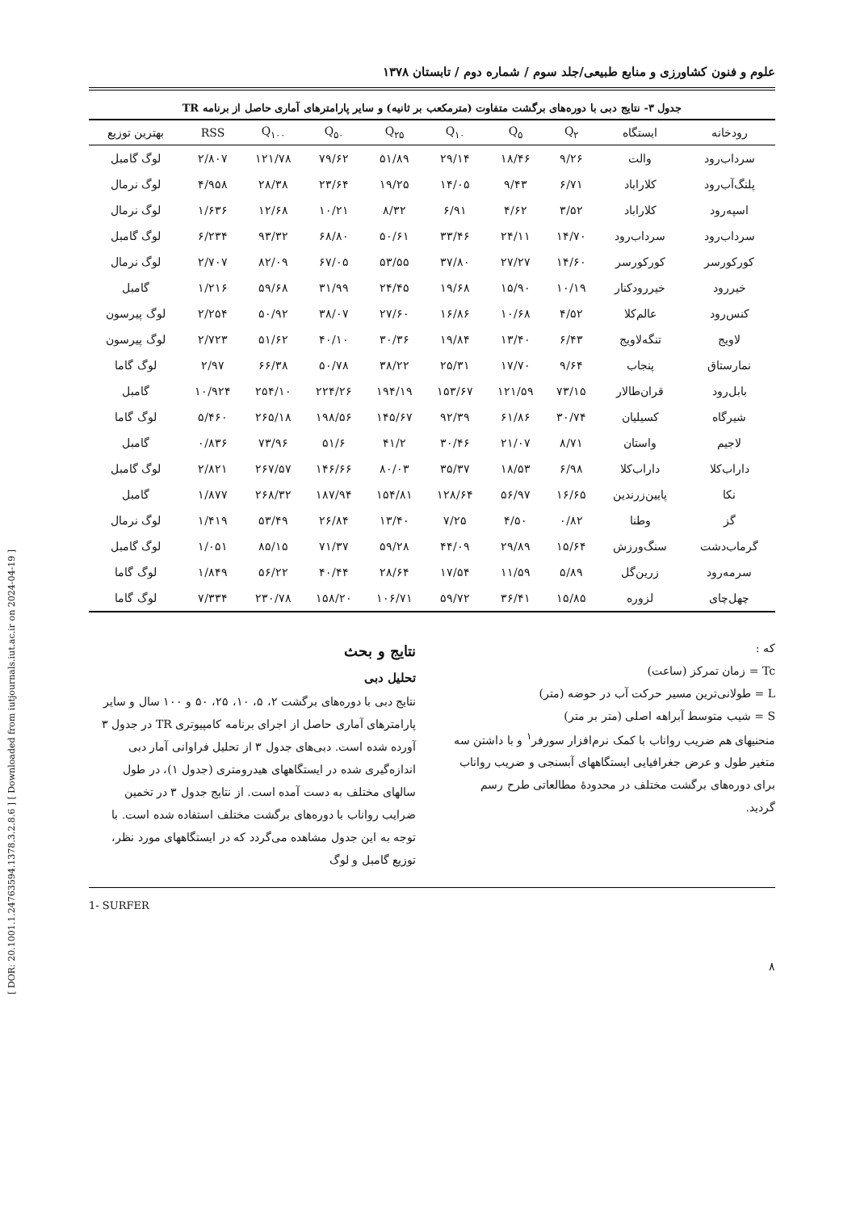[ DOR: 20.1001.1.24763594.1378.3.2.8.6 ] [ Downloaded from iutjournals.iut.ac.ir on 2024-04-19 ]
علوم و فنون کشاورزی و منابع طبیعی/جلد سوم / شماره دوم / تابستان ۱۳۷۸
جدول ۳- نتایج دبی با دوره‌های برگشت متفاوت (مترمکعب بر ثانیه) و سایر پارامترهای آماری حاصل از برنامه TR
| رودخانه | ایستگاه | Q<sub>۲</sub> | Q<sub>۵</sub> | Q<sub>۱۰</sub> | Q<sub>۲۵</sub> | Q<sub>۵۰</sub> | Q<sub>۱۰۰</sub> | RSS | بهترین توزیع |
| --- | --- | --- | --- | --- | --- | --- | --- | --- | --- |
| سرداب‌رود | والت | ۹/۲۶ | ۱۸/۴۶ | ۲۹/۱۴ | ۵۱/۸۹ | ۷۹/۶۲ | ۱۲۱/۷۸ | ۲/۸۰۷ | لوگ گامبل |
| پلنگ‌آب‌رود | کلاراباد | ۶/۷۱ | ۹/۴۳ | ۱۴/۰۵ | ۱۹/۲۵ | ۲۳/۶۴ | ۲۸/۳۸ | ۴/۹۵۸ | لوگ نرمال |
| اسپه‌رود | کلاراباد | ۳/۵۲ | ۴/۶۲ | ۶/۹۱ | ۸/۳۲ | ۱۰/۲۱ | ۱۲/۶۸ | ۱/۶۳۶ | لوگ نرمال |
| سرداب‌رود | سرداب‌رود | ۱۴/۷۰ | ۲۴/۱۱ | ۳۳/۴۶ | ۵۰/۶۱ | ۶۸/۸۰ | ۹۳/۳۲ | ۶/۲۳۴ | لوگ گامبل |
| کورکورسر | کورکورسر | ۱۴/۶۰ | ۲۷/۲۷ | ۳۷/۸۰ | ۵۳/۵۵ | ۶۷/۰۵ | ۸۲/۰۹ | ۲/۷۰۷ | لوگ نرمال |
| خیررود | خیررودکنار | ۱۰/۱۹ | ۱۵/۹۰ | ۱۹/۶۸ | ۲۴/۴۵ | ۳۱/۹۹ | ۵۹/۶۸ | ۱/۲۱۶ | گامبل |
| کنس‌رود | عالم‌کلا | ۴/۵۲ | ۱۰/۶۸ | ۱۶/۸۶ | ۲۷/۶۰ | ۳۸/۰۷ | ۵۰/۹۲ | ۲/۲۵۴ | لوگ پیرسون |
| لاویج | تنگه‌لاویج | ۶/۴۳ | ۱۳/۴۰ | ۱۹/۸۴ | ۳۰/۳۶ | ۴۰/۱۰ | ۵۱/۶۲ | ۲/۷۲۳ | لوگ پیرسون |
| نمارستاق | پنجاب | ۹/۶۴ | ۱۷/۷۰ | ۲۵/۳۱ | ۳۸/۲۲ | ۵۰/۷۸ | ۶۶/۳۸ | ۲/۹۷ | لوگ گاما |
| بابل‌رود | قران‌طالار | ۷۳/۱۵ | ۱۲۱/۵۹ | ۱۵۳/۶۷ | ۱۹۴/۱۹ | ۲۲۴/۲۶ | ۲۵۴/۱۰ | ۱۰/۹۲۴ | گامبل |
| شیرگاه | کسیلیان | ۳۰/۷۴ | ۶۱/۸۶ | ۹۲/۳۹ | ۱۴۵/۶۷ | ۱۹۸/۵۶ | ۲۶۵/۱۸ | ۵/۴۶۰ | لوگ گاما |
| لاجیم | واستان | ۸/۷۱ | ۲۱/۰۷ | ۳۰/۴۶ | ۴۱/۲ | ۵۱/۶ | ۷۳/۹۶ | ۰/۸۳۶ | گامبل |
| داراب‌کلا | داراب‌کلا | ۶/۹۸ | ۱۸/۵۳ | ۳۵/۳۷ | ۸۰/۰۳ | ۱۴۶/۶۶ | ۲۶۷/۵۷ | ۲/۸۲۱ | لوگ گامبل |
| نکا | پایین‌زرندین | ۱۶/۶۵ | ۵۶/۹۷ | ۱۲۸/۶۴ | ۱۵۴/۸۱ | ۱۸۷/۹۴ | ۲۶۸/۳۲ | ۱/۸۷۷ | گامبل |
| گز | وطنا | ۰/۸۲ | ۴/۵۰ | ۷/۲۵ | ۱۳/۴۰ | ۲۶/۸۴ | ۵۳/۴۹ | ۱/۴۱۹ | لوگ نرمال |
| گرماب‌دشت | سنگ‌ورزش | ۱۵/۶۴ | ۲۹/۸۹ | ۴۴/۰۹ | ۵۹/۲۸ | ۷۱/۳۷ | ۸۵/۱۵ | ۱/۰۵۱ | لوگ گامبل |
| سرمه‌رود | زرین‌گل | ۵/۸۹ | ۱۱/۵۹ | ۱۷/۵۴ | ۲۸/۶۴ | ۴۰/۴۴ | ۵۶/۲۲ | ۱/۸۴۹ | لوگ گاما |
| چهل‌چای | لزوره | ۱۵/۸۵ | ۳۶/۴۱ | ۵۹/۷۲ | ۱۰۶/۷۱ | ۱۵۸/۲۰ | ۲۳۰/۷۸ | ۷/۳۳۴ | لوگ گاما |
که :
Tc = زمان تمرکز (ساعت)
L = طولانی‌ترین مسیر حرکت آب در حوضه (متر)
S = شیب متوسط آبراهه اصلی (متر بر متر)
منحنیهای هم ضریب رواناب با کمک نرم‌افزار سورفر<sup>۱</sup> و با داشتن سه متغیر طول و عرض جغرافیایی ایستگاههای آبسنجی و ضریب رواناب برای دوره‌های برگشت مختلف در محدودهٔ مطالعاتی طرح رسم گردید.
نتایج و بحث
تحلیل دبی
نتایج دبی با دوره‌های برگشت ۲، ۵، ۱۰، ۲۵، ۵۰ و ۱۰۰ سال و سایر پارامترهای آماری حاصل از اجرای برنامه کامپیوتری TR در جدول ۳ آورده شده است. دبی‌های جدول ۳ از تحلیل فراوانی آمار دبی اندازه‌گیری شده در ایستگاههای هیدرومتری (جدول ۱)، در طول سالهای مختلف به دست آمده است. از نتایج جدول ۳ در تخمین ضرایب رواناب با دوره‌های برگشت مختلف استفاده شده است. با توجه به این جدول مشاهده می‌گردد که در ایستگاههای مورد نظر، توزیع گامبل و لوگ
1- SURFER
۸